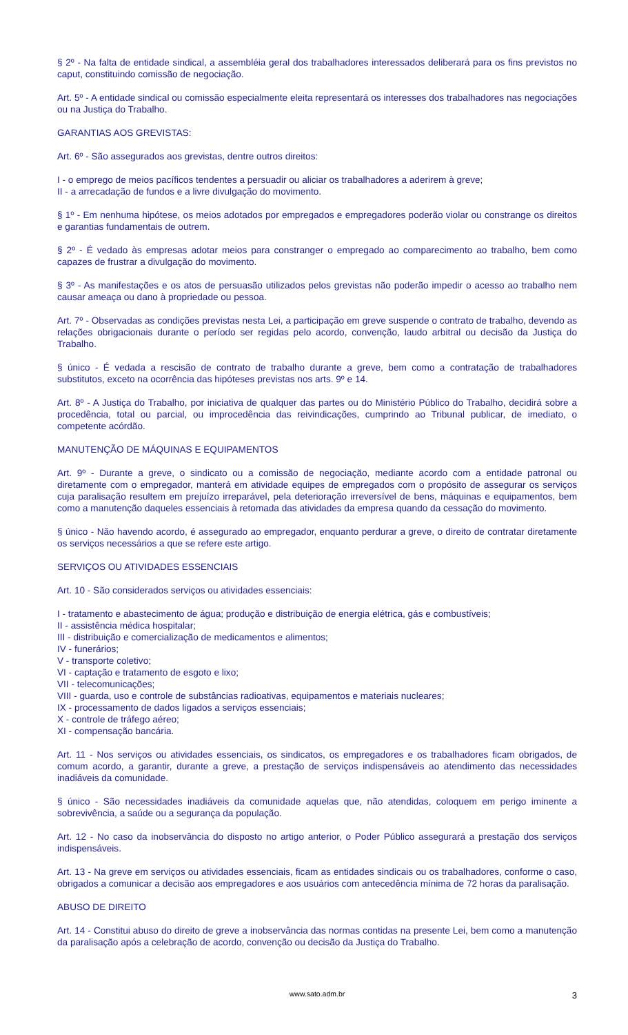§ 2º - Na falta de entidade sindical, a assembléia geral dos trabalhadores interessados deliberará para os fins previstos no caput, constituindo comissão de negociação.
Art. 5º - A entidade sindical ou comissão especialmente eleita representará os interesses dos trabalhadores nas negociações ou na Justiça do Trabalho.
GARANTIAS AOS GREVISTAS:
Art. 6º - São assegurados aos grevistas, dentre outros direitos:
I - o emprego de meios pacíficos tendentes a persuadir ou aliciar os trabalhadores a aderirem à greve;
II - a arrecadação de fundos e a livre divulgação do movimento.
§ 1º - Em nenhuma hipótese, os meios adotados por empregados e empregadores poderão violar ou constrange os direitos e garantias fundamentais de outrem.
§ 2º - É vedado às empresas adotar meios para constranger o empregado ao comparecimento ao trabalho, bem como capazes de frustrar a divulgação do movimento.
§ 3º - As manifestações e os atos de persuasão utilizados pelos grevistas não poderão impedir o acesso ao trabalho nem causar ameaça ou dano à propriedade ou pessoa.
Art. 7º - Observadas as condições previstas nesta Lei, a participação em greve suspende o contrato de trabalho, devendo as relações obrigacionais durante o período ser regidas pelo acordo, convenção, laudo arbitral ou decisão da Justiça do Trabalho.
§ único - É vedada a rescisão de contrato de trabalho durante a greve, bem como a contratação de trabalhadores substitutos, exceto na ocorrência das hipóteses previstas nos arts. 9º e 14.
Art. 8º - A Justiça do Trabalho, por iniciativa de qualquer das partes ou do Ministério Público do Trabalho, decidirá sobre a procedência, total ou parcial, ou improcedência das reivindicações, cumprindo ao Tribunal publicar, de imediato, o competente acórdão.
MANUTENÇÃO DE MÁQUINAS E EQUIPAMENTOS
Art. 9º - Durante a greve, o sindicato ou a comissão de negociação, mediante acordo com a entidade patronal ou diretamente com o empregador, manterá em atividade equipes de empregados com o propósito de assegurar os serviços cuja paralisação resultem em prejuízo irreparável, pela deterioração irreversível de bens, máquinas e equipamentos, bem como a manutenção daqueles essenciais à retomada das atividades da empresa quando da cessação do movimento.
§ único - Não havendo acordo, é assegurado ao empregador, enquanto perdurar a greve, o direito de contratar diretamente os serviços necessários a que se refere este artigo.
SERVIÇOS OU ATIVIDADES ESSENCIAIS
Art. 10 - São considerados serviços ou atividades essenciais:
I - tratamento e abastecimento de água; produção e distribuição de energia elétrica, gás e combustíveis;
II - assistência médica hospitalar;
III - distribuição e comercialização de medicamentos e alimentos;
IV - funerários;
V - transporte coletivo;
VI - captação e tratamento de esgoto e lixo;
VII - telecomunicações;
VIII - guarda, uso e controle de substâncias radioativas, equipamentos e materiais nucleares;
IX - processamento de dados ligados a serviços essenciais;
X - controle de tráfego aéreo;
XI - compensação bancária.
Art. 11 - Nos serviços ou atividades essenciais, os sindicatos, os empregadores e os trabalhadores ficam obrigados, de comum acordo, a garantir, durante a greve, a prestação de serviços indispensáveis ao atendimento das necessidades inadiáveis da comunidade.
§ único - São necessidades inadiáveis da comunidade aquelas que, não atendidas, coloquem em perigo iminente a sobrevivência, a saúde ou a segurança da população.
Art. 12 - No caso da inobservância do disposto no artigo anterior, o Poder Público assegurará a prestação dos serviços indispensáveis.
Art. 13 - Na greve em serviços ou atividades essenciais, ficam as entidades sindicais ou os trabalhadores, conforme o caso, obrigados a comunicar a decisão aos empregadores e aos usuários com antecedência mínima de 72 horas da paralisação.
ABUSO DE DIREITO
Art. 14 - Constitui abuso do direito de greve a inobservância das normas contidas na presente Lei, bem como a manutenção da paralisação após a celebração de acordo, convenção ou decisão da Justiça do Trabalho.
www.sato.adm.br
3